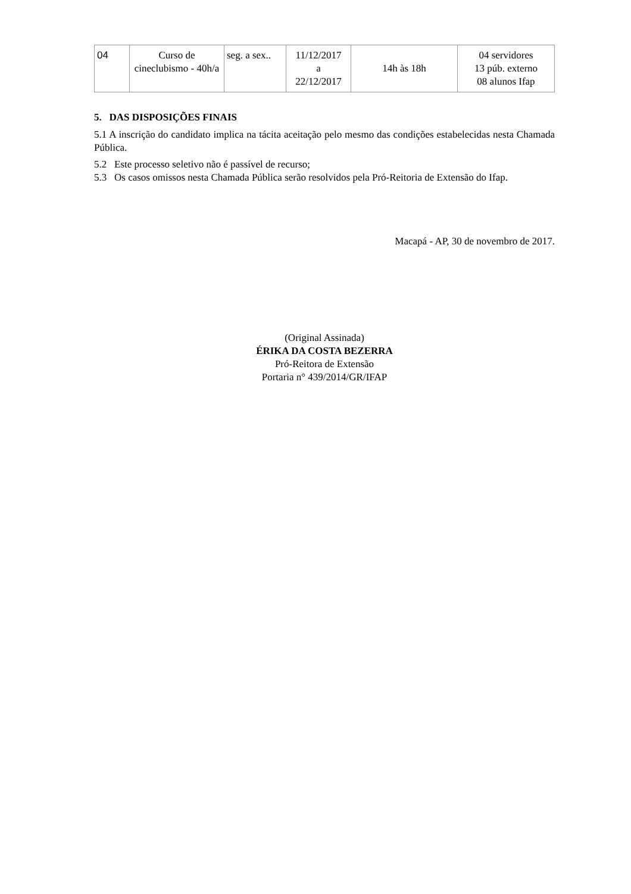| 04 | Curso de cineclubismo - 40h/a | seg. a sex.. | 11/12/2017 a 22/12/2017 | 14h às 18h | 04 servidores 13 púb. externo 08 alunos Ifap |
5. DAS DISPOSIÇÕES FINAIS
5.1 A inscrição do candidato implica na tácita aceitação pelo mesmo das condições estabelecidas nesta Chamada Pública.
5.2 Este processo seletivo não é passível de recurso;
5.3 Os casos omissos nesta Chamada Pública serão resolvidos pela Pró-Reitoria de Extensão do Ifap.
Macapá - AP, 30 de novembro de 2017.
(Original Assinada)
ÉRIKA DA COSTA BEZERRA
Pró-Reitora de Extensão
Portaria n° 439/2014/GR/IFAP